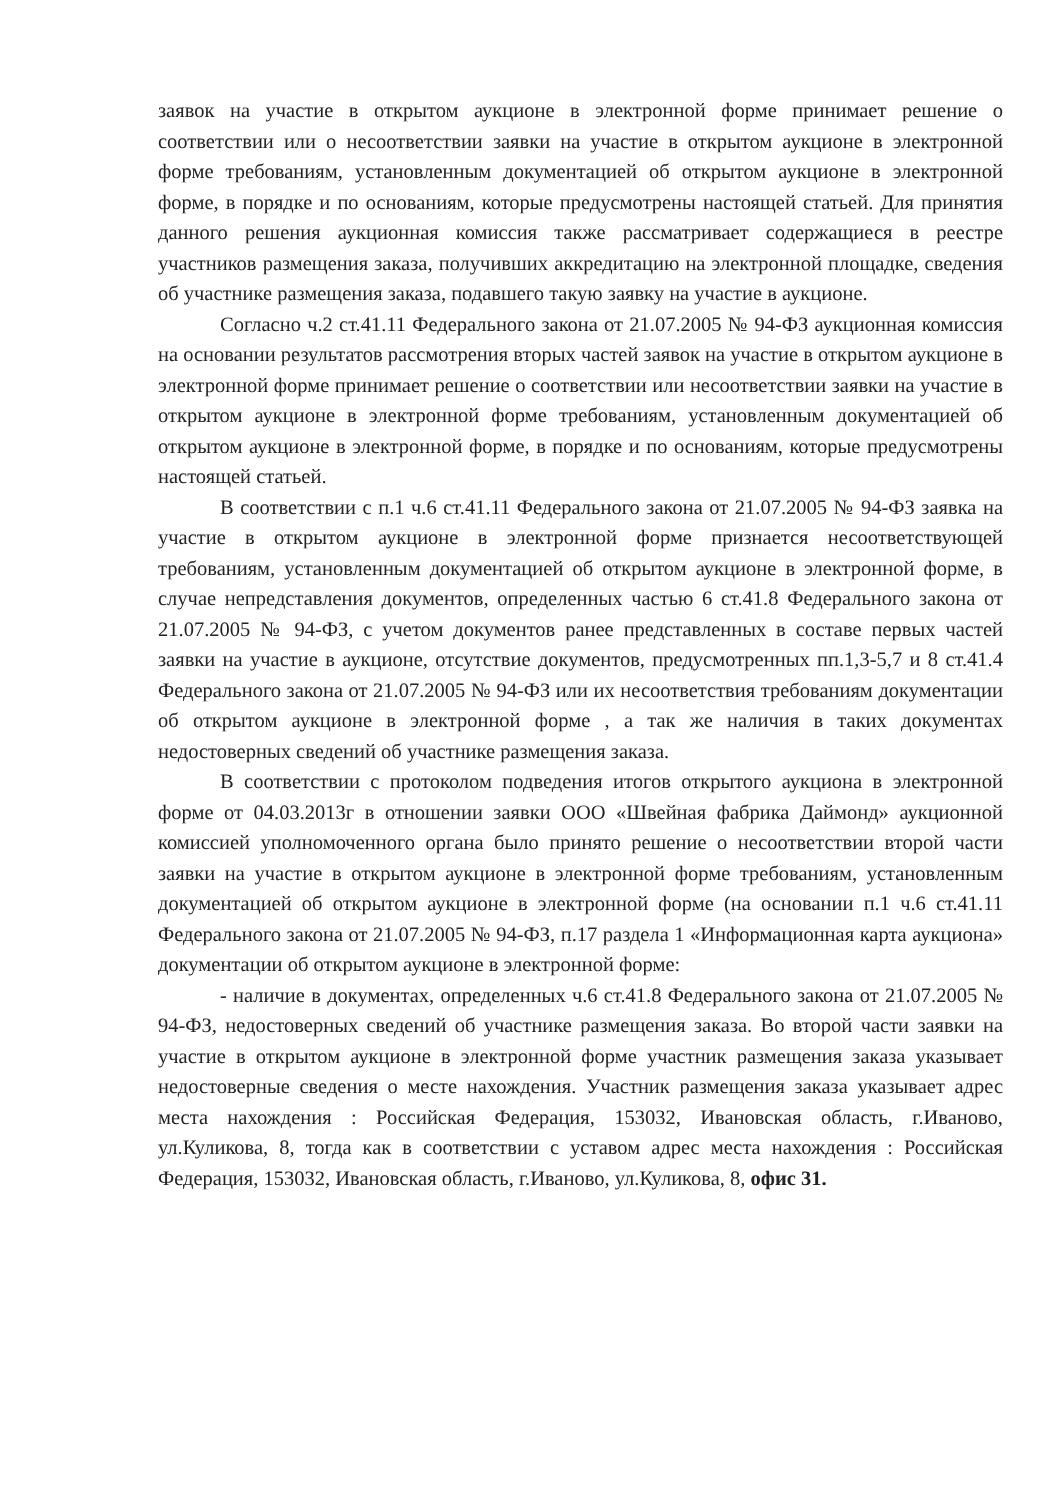заявок на участие в открытом аукционе в электронной форме принимает решение о соответствии или о несоответствии заявки на участие в открытом аукционе в электронной форме требованиям, установленным документацией об открытом аукционе в электронной форме, в порядке и по основаниям, которые предусмотрены настоящей статьей. Для принятия данного решения аукционная комиссия также рассматривает содержащиеся в реестре участников размещения заказа, получивших аккредитацию на электронной площадке, сведения об участнике размещения заказа, подавшего такую заявку на участие в аукционе.
Согласно ч.2 ст.41.11 Федерального закона от 21.07.2005 № 94-ФЗ аукционная комиссия на основании результатов рассмотрения вторых частей заявок на участие в открытом аукционе в электронной форме принимает решение о соответствии или несоответствии заявки на участие в открытом аукционе в электронной форме требованиям, установленным документацией об открытом аукционе в электронной форме, в порядке и по основаниям, которые предусмотрены настоящей статьей.
В соответствии с п.1 ч.6 ст.41.11 Федерального закона от 21.07.2005 № 94-ФЗ заявка на участие в открытом аукционе в электронной форме признается несоответствующей требованиям, установленным документацией об открытом аукционе в электронной форме, в случае непредставления документов, определенных частью 6 ст.41.8 Федерального закона от 21.07.2005 № 94-ФЗ, с учетом документов ранее представленных в составе первых частей заявки на участие в аукционе, отсутствие документов, предусмотренных пп.1,3-5,7 и 8 ст.41.4 Федерального закона от 21.07.2005 № 94-ФЗ или их несоответствия требованиям документации об открытом аукционе в электронной форме , а так же наличия в таких документах недостоверных сведений об участнике размещения заказа.
В соответствии с протоколом подведения итогов открытого аукциона в электронной форме от 04.03.2013г в отношении заявки ООО «Швейная фабрика Даймонд» аукционной комиссией уполномоченного органа было принято решение о несоответствии второй части заявки на участие в открытом аукционе в электронной форме требованиям, установленным документацией об открытом аукционе в электронной форме (на основании п.1 ч.6 ст.41.11 Федерального закона от 21.07.2005 № 94-ФЗ, п.17 раздела 1 «Информационная карта аукциона» документации об открытом аукционе в электронной форме:
- наличие в документах, определенных ч.6 ст.41.8 Федерального закона от 21.07.2005 № 94-ФЗ, недостоверных сведений об участнике размещения заказа. Во второй части заявки на участие в открытом аукционе в электронной форме участник размещения заказа указывает недостоверные сведения о месте нахождения. Участник размещения заказа указывает адрес места нахождения : Российская Федерация, 153032, Ивановская область, г.Иваново, ул.Куликова, 8, тогда как в соответствии с уставом адрес места нахождения : Российская Федерация, 153032, Ивановская область, г.Иваново, ул.Куликова, 8, офис 31.